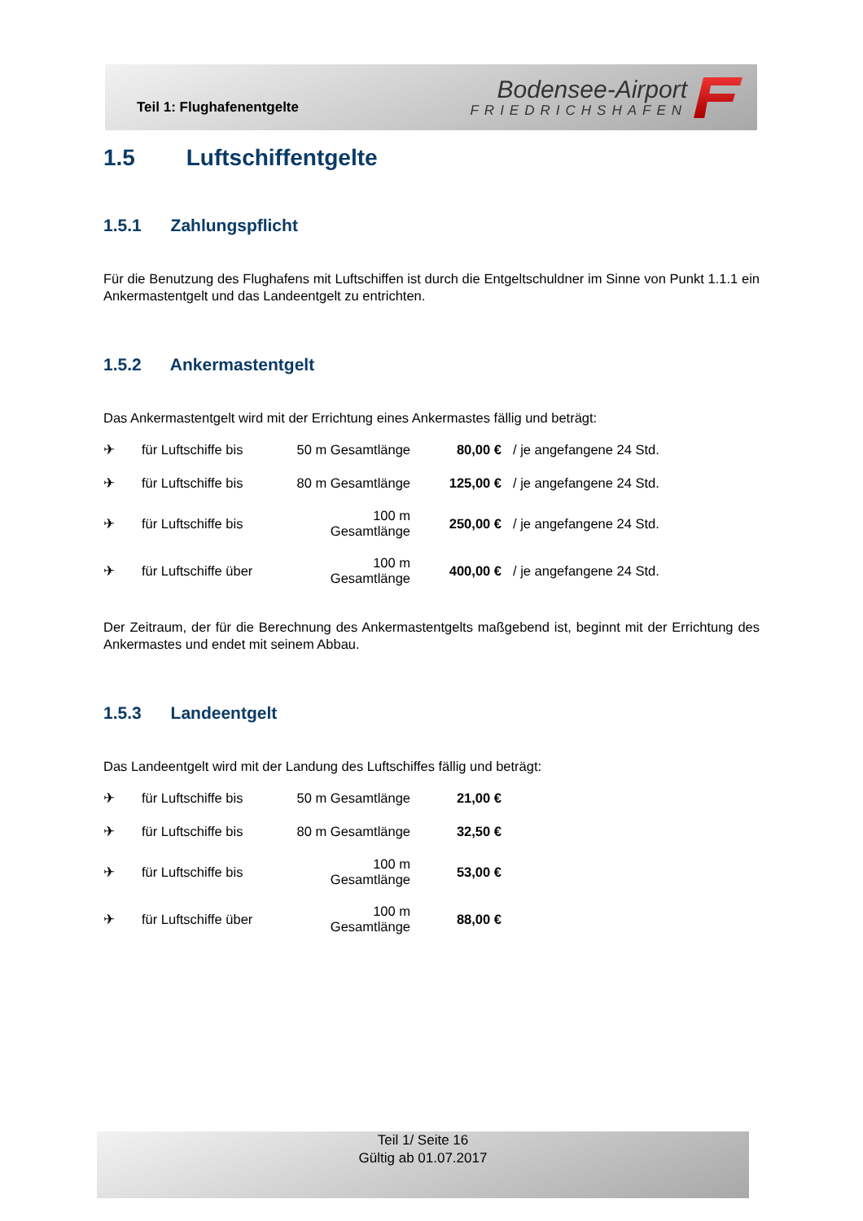Teil 1: Flughafenentgelte
Bodensee-Airport
FRIEDRICHSHAFEN
1.5 Luftschiffentgelte
1.5.1 Zahlungspflicht
Für die Benutzung des Flughafens mit Luftschiffen ist durch die Entgeltschuldner im Sinne von Punkt 1.1.1 ein Ankermastentgelt und das Landeentgelt zu entrichten.
1.5.2 Ankermastentgelt
Das Ankermastentgelt wird mit der Errichtung eines Ankermastes fällig und beträgt:
| ✈ | für Luftschiffe bis | 50 m Gesamtlänge | 80,00 € | / je angefangene 24 Std. |
| ✈ | für Luftschiffe bis | 80 m Gesamtlänge | 125,00 € | / je angefangene 24 Std. |
| ✈ | für Luftschiffe bis | 100 m Gesamtlänge | 250,00 € | / je angefangene 24 Std. |
| ✈ | für Luftschiffe über | 100 m Gesamtlänge | 400,00 € | / je angefangene 24 Std. |
Der Zeitraum, der für die Berechnung des Ankermastentgelts maßgebend ist, beginnt mit der Errichtung des Ankermastes und endet mit seinem Abbau.
1.5.3 Landeentgelt
Das Landeentgelt wird mit der Landung des Luftschiffes fällig und beträgt:
| ✈ | für Luftschiffe bis | 50 m Gesamtlänge | 21,00 € |
| ✈ | für Luftschiffe bis | 80 m Gesamtlänge | 32,50 € |
| ✈ | für Luftschiffe bis | 100 m Gesamtlänge | 53,00 € |
| ✈ | für Luftschiffe über | 100 m Gesamtlänge | 88,00 € |
Teil 1/ Seite 16
Gültig ab 01.07.2017